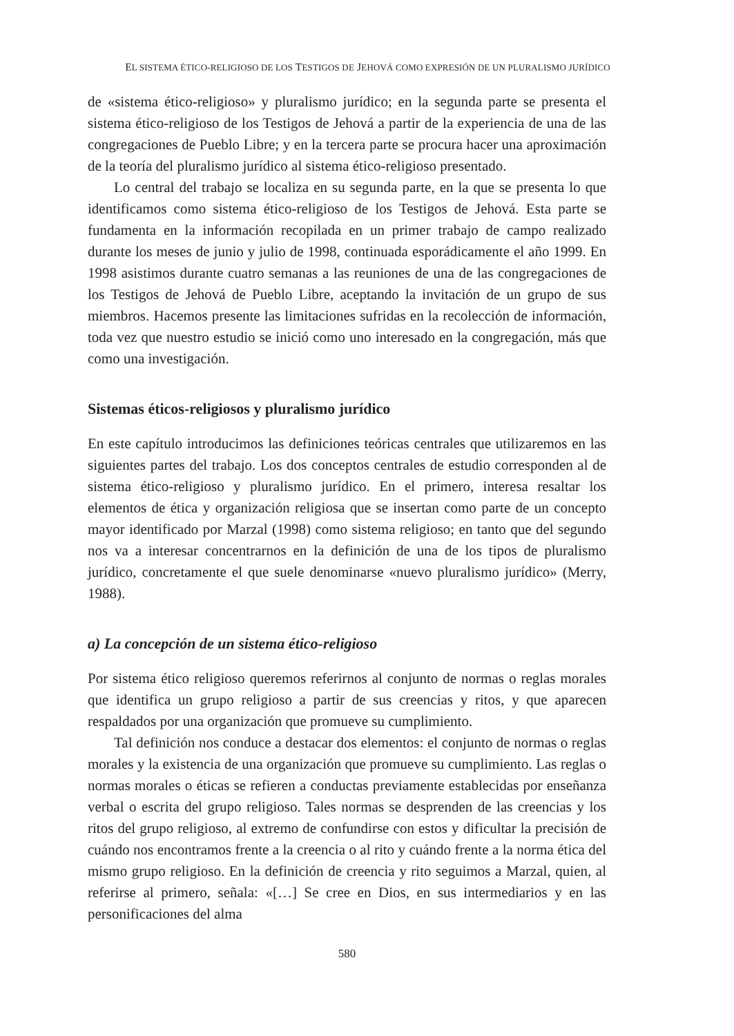EL SISTEMA ÉTICO-RELIGIOSO DE LOS TESTIGOS DE JEHOVÁ COMO EXPRESIÓN DE UN PLURALISMO JURÍDICO
de «sistema ético-religioso» y pluralismo jurídico; en la segunda parte se presenta el sistema ético-religioso de los Testigos de Jehová a partir de la experiencia de una de las congregaciones de Pueblo Libre; y en la tercera parte se procura hacer una aproximación de la teoría del pluralismo jurídico al sistema ético-religioso presentado.
Lo central del trabajo se localiza en su segunda parte, en la que se presenta lo que identificamos como sistema ético-religioso de los Testigos de Jehová. Esta parte se fundamenta en la información recopilada en un primer trabajo de campo realizado durante los meses de junio y julio de 1998, continuada esporádicamente el año 1999. En 1998 asistimos durante cuatro semanas a las reuniones de una de las congregaciones de los Testigos de Jehová de Pueblo Libre, aceptando la invitación de un grupo de sus miembros. Hacemos presente las limitaciones sufridas en la recolección de información, toda vez que nuestro estudio se inició como uno interesado en la congregación, más que como una investigación.
Sistemas éticos-religiosos y pluralismo jurídico
En este capítulo introducimos las definiciones teóricas centrales que utilizaremos en las siguientes partes del trabajo. Los dos conceptos centrales de estudio corresponden al de sistema ético-religioso y pluralismo jurídico. En el primero, interesa resaltar los elementos de ética y organización religiosa que se insertan como parte de un concepto mayor identificado por Marzal (1998) como sistema religioso; en tanto que del segundo nos va a interesar concentrarnos en la definición de una de los tipos de pluralismo jurídico, concretamente el que suele denominarse «nuevo pluralismo jurídico» (Merry, 1988).
a) La concepción de un sistema ético-religioso
Por sistema ético religioso queremos referirnos al conjunto de normas o reglas morales que identifica un grupo religioso a partir de sus creencias y ritos, y que aparecen respaldados por una organización que promueve su cumplimiento.
Tal definición nos conduce a destacar dos elementos: el conjunto de normas o reglas morales y la existencia de una organización que promueve su cumplimiento. Las reglas o normas morales o éticas se refieren a conductas previamente establecidas por enseñanza verbal o escrita del grupo religioso. Tales normas se desprenden de las creencias y los ritos del grupo religioso, al extremo de confundirse con estos y dificultar la precisión de cuándo nos encontramos frente a la creencia o al rito y cuándo frente a la norma ética del mismo grupo religioso. En la definición de creencia y rito seguimos a Marzal, quien, al referirse al primero, señala: «[…] Se cree en Dios, en sus intermediarios y en las personificaciones del alma
580